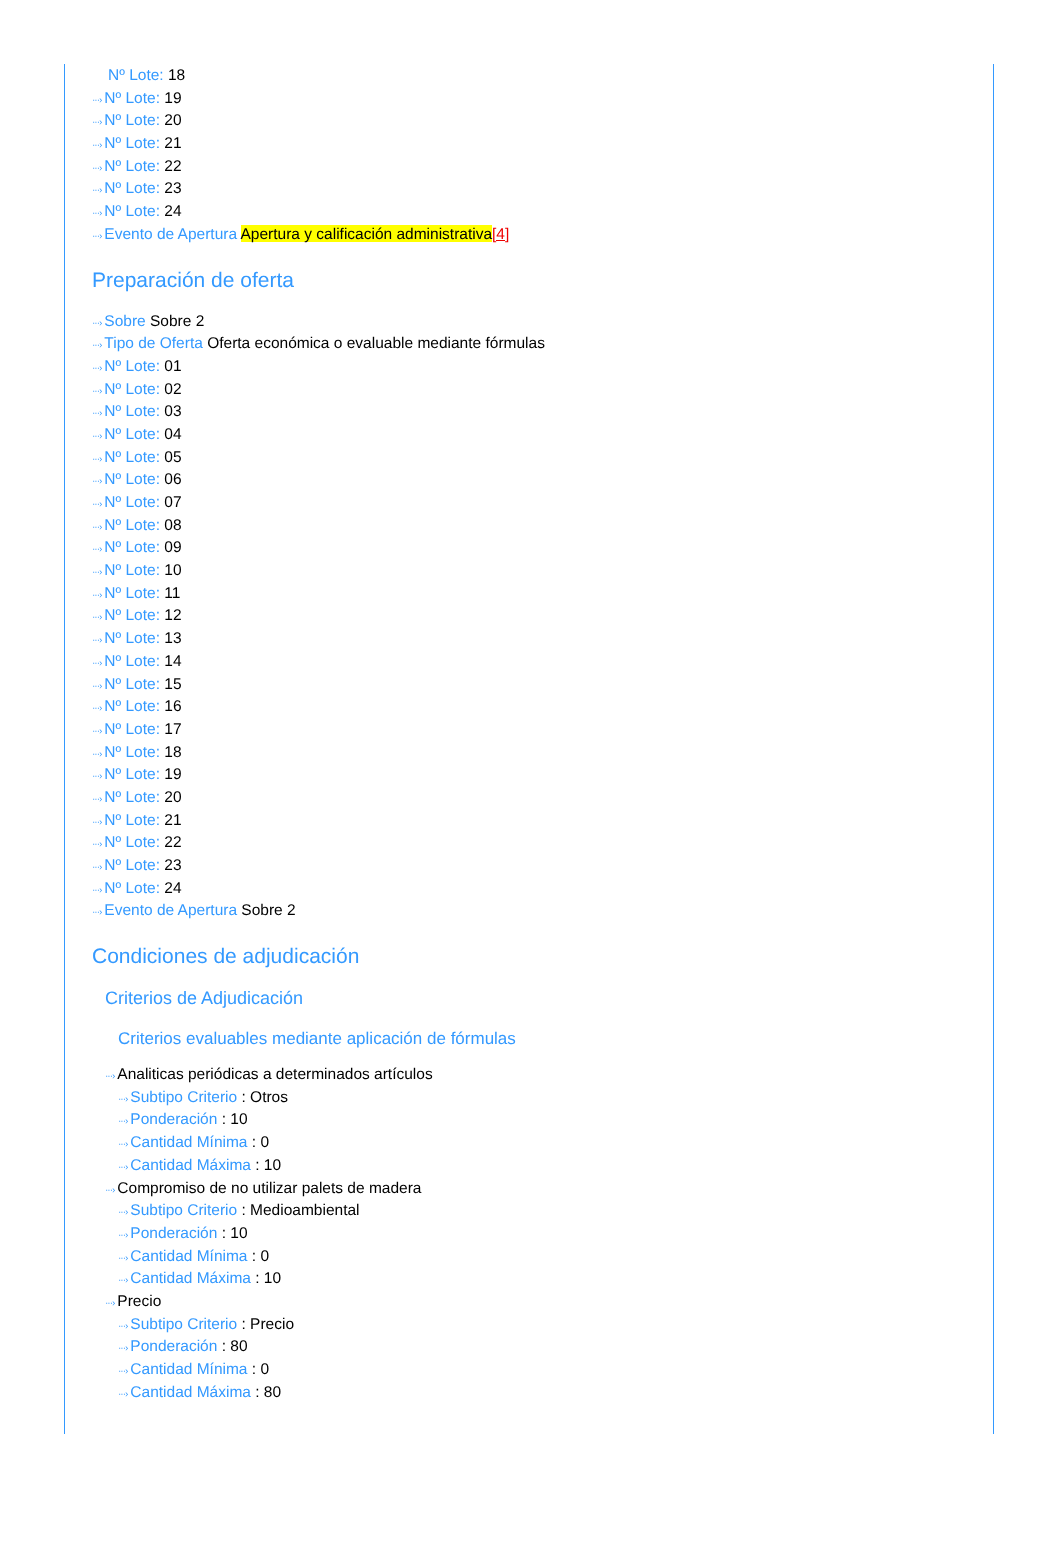Nº Lote: 18
···› Nº Lote: 19
···› Nº Lote: 20
···› Nº Lote: 21
···› Nº Lote: 22
···› Nº Lote: 23
···› Nº Lote: 24
···› Evento de Apertura Apertura y calificación administrativa[4]
Preparación de oferta
···› Sobre Sobre 2
···› Tipo de Oferta Oferta económica o evaluable mediante fórmulas
···› Nº Lote: 01
···› Nº Lote: 02
···› Nº Lote: 03
···› Nº Lote: 04
···› Nº Lote: 05
···› Nº Lote: 06
···› Nº Lote: 07
···› Nº Lote: 08
···› Nº Lote: 09
···› Nº Lote: 10
···› Nº Lote: 11
···› Nº Lote: 12
···› Nº Lote: 13
···› Nº Lote: 14
···› Nº Lote: 15
···› Nº Lote: 16
···› Nº Lote: 17
···› Nº Lote: 18
···› Nº Lote: 19
···› Nº Lote: 20
···› Nº Lote: 21
···› Nº Lote: 22
···› Nº Lote: 23
···› Nº Lote: 24
···› Evento de Apertura Sobre 2
Condiciones de adjudicación
Criterios de Adjudicación
Criterios evaluables mediante aplicación de fórmulas
···› Analiticas periódicas a determinados artículos
···› Subtipo Criterio : Otros
···› Ponderación : 10
···› Cantidad Mínima : 0
···› Cantidad Máxima : 10
···› Compromiso de no utilizar palets de madera
···› Subtipo Criterio : Medioambiental
···› Ponderación : 10
···› Cantidad Mínima : 0
···› Cantidad Máxima : 10
···› Precio
···› Subtipo Criterio : Precio
···› Ponderación : 80
···› Cantidad Mínima : 0
···› Cantidad Máxima : 80